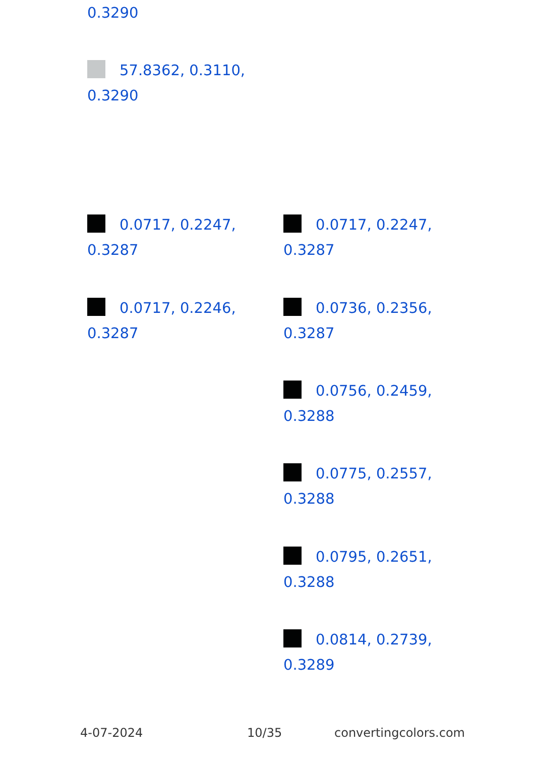0.3290
57.8362, 0.3110, 0.3290
0.0717, 0.2247, 0.3287
0.0717, 0.2247, 0.3287
0.0717, 0.2246, 0.3287
0.0736, 0.2356, 0.3287
0.0756, 0.2459, 0.3288
0.0775, 0.2557, 0.3288
0.0795, 0.2651, 0.3288
0.0814, 0.2739, 0.3289
4-07-2024 10/35 convertingcolors.com